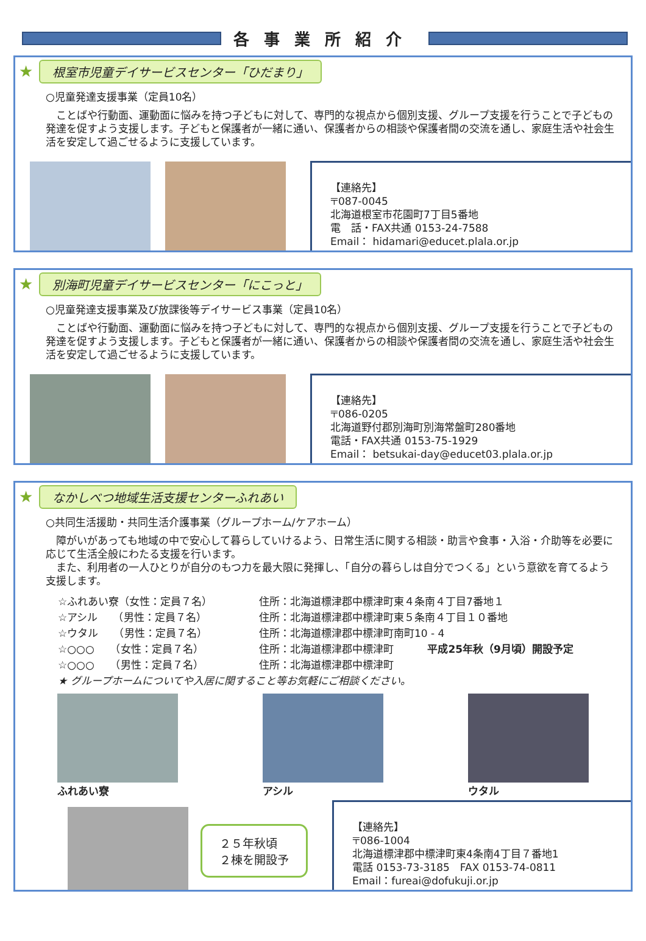各事業所紹介
★ 根室市児童デイサービスセンター「ひだまり」
○児童発達支援事業（定員10名）
　ことばや行動面、運動面に悩みを持つ子どもに対して、専門的な視点から個別支援、グループ支援を行うことで子どもの発達を促すよう支援します。子どもと保護者が一緒に通い、保護者からの相談や保護者間の交流を通し、家庭生活や社会生活を安定して過ごせるように支援しています。
【連絡先】
〒087-0045
北海道根室市花園町7丁目5番地
電　話・FAX共通 0153-24-7588
Email： hidamari@educet.plala.or.jp
★ 別海町児童デイサービスセンター「にこっと」
○児童発達支援事業及び放課後等デイサービス事業（定員10名）
　ことばや行動面、運動面に悩みを持つ子どもに対して、専門的な視点から個別支援、グループ支援を行うことで子どもの発達を促すよう支援します。子どもと保護者が一緒に通い、保護者からの相談や保護者間の交流を通し、家庭生活や社会生活を安定して過ごせるように支援しています。
【連絡先】
〒086-0205
北海道野付郡別海町別海常盤町280番地
電話・FAX共通 0153-75-1929
Email： betsukai-day@educet03.plala.or.jp
★ なかしべつ地域生活支援センターふれあい
○共同生活援助・共同生活介護事業（グループホーム/ケアホーム）
　障がいがあっても地域の中で安心して暮らしていけるよう、日常生活に関する相談・助言や食事・入浴・介助等を必要に応じて生活全般にわたる支援を行います。
　また、利用者の一人ひとりが自分のもつ力を最大限に発揮し、「自分の暮らしは自分でつくる」という意欲を育てるよう支援します。
☆ふれあい寮（女性：定員７名） 住所：北海道標津郡中標津町東４条南４丁目7番地１
☆アシル　　（男性：定員７名） 住所：北海道標津郡中標津町東５条南４丁目１０番地
☆ウタル　　（男性：定員７名） 住所：北海道標津郡中標津町南町10 - 4
☆○○○　　（女性：定員７名） 住所：北海道標津郡中標津町 平成25年秋（9月頃）開設予定
☆○○○　　（男性：定員７名） 住所：北海道標津郡中標津町
★ グループホームについてや入居に関すること等お気軽にご相談ください。
ふれあい寮 アシル ウタル
２５年秋頃
２棟を開設予
【連絡先】
〒086-1004
北海道標津郡中標津町東4条南4丁目７番地1
電話 0153-73-3185　FAX 0153-74-0811
Email：fureai@dofukuji.or.jp